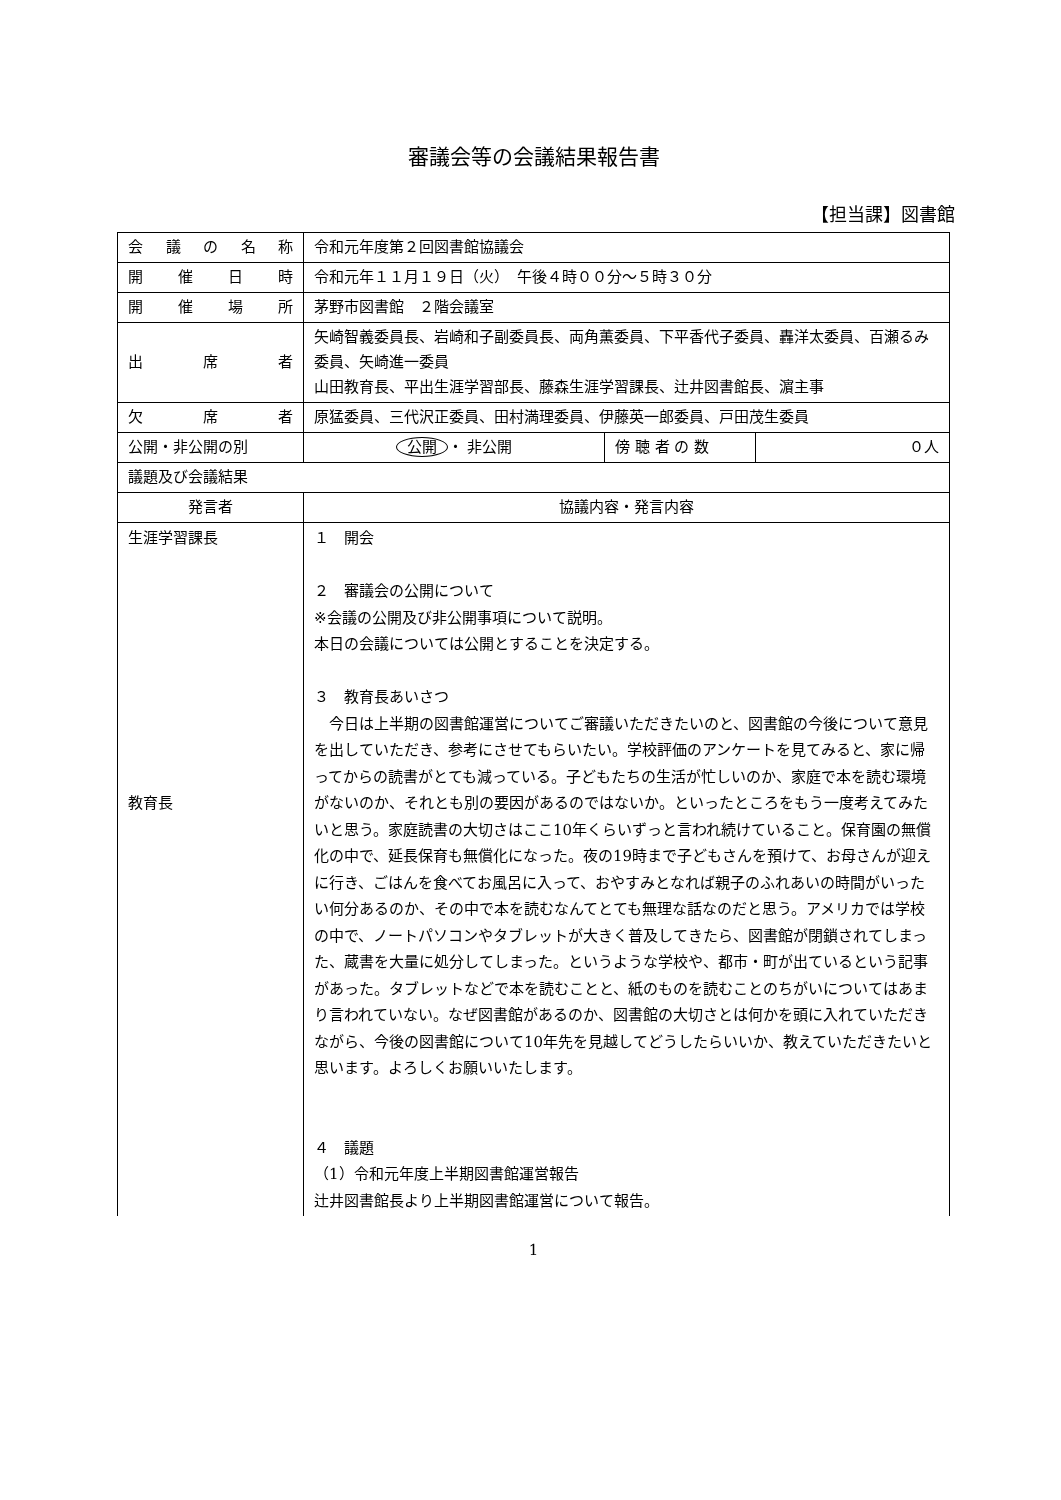審議会等の会議結果報告書
【担当課】図書館
| 会 議 の 名 称 | 令和元年度第２回図書館協議会 | | |
| 開 催 日 時 | 令和元年１１月１９日（火） 午後４時００分～５時３０分 | | |
| 開 催 場 所 | 茅野市図書館 ２階会議室 | | |
| 出 席 者 | 矢崎智義委員長、岩崎和子副委員長、両角薫委員、下平香代子委員、轟洋太委員、百瀬るみ委員、矢崎進一委員 山田教育長、平出生涯学習部長、藤森生涯学習課長、辻井図書館長、濵主事 | | |
| 欠 席 者 | 原猛委員、三代沢正委員、田村満理委員、伊藤英一郎委員、戸田茂生委員 | | |
| 公開・非公開の別 | 公開 ・ 非公開 | 傍 聴 者 の 数 | ０人 |
| 議題及び会議結果 | | | |
| 発言者 | 協議内容・発言内容 | | |
| 生涯学習課長 教育長 | １ 開会 ２ 審議会の公開について ※会議の公開及び非公開事項について説明。 本日の会議については公開とすることを決定する。 ３ 教育長あいさつ 今日は上半期の図書館運営についてご審議いただきたいのと、図書館の今後について意見を出していただき、参考にさせてもらいたい。学校評価のアンケートを見てみると、家に帰ってからの読書がとても減っている。子どもたちの生活が忙しいのか、家庭で本を読む環境がないのか、それとも別の要因があるのではないか。といったところをもう一度考えてみたいと思う。家庭読書の大切さはここ10年くらいずっと言われ続けていること。保育園の無償化の中で、延長保育も無償化になった。夜の19時まで子どもさんを預けて、お母さんが迎えに行き、ごはんを食べてお風呂に入って、おやすみとなれば親子のふれあいの時間がいったい何分あるのか、その中で本を読むなんてとても無理な話なのだと思う。アメリカでは学校の中で、ノートパソコンやタブレットが大きく普及してきたら、図書館が閉鎖されてしまった、蔵書を大量に処分してしまった。というような学校や、都市・町が出ているという記事があった。タブレットなどで本を読むことと、紙のものを読むことのちがいについてはあまり言われていない。なぜ図書館があるのか、図書館の大切さとは何かを頭に入れていただきながら、今後の図書館について10年先を見越してどうしたらいいか、教えていただきたいと思います。よろしくお願いいたします。 ４ 議題 （1）令和元年度上半期図書館運営報告 辻井図書館長より上半期図書館運営について報告。 | | |
1